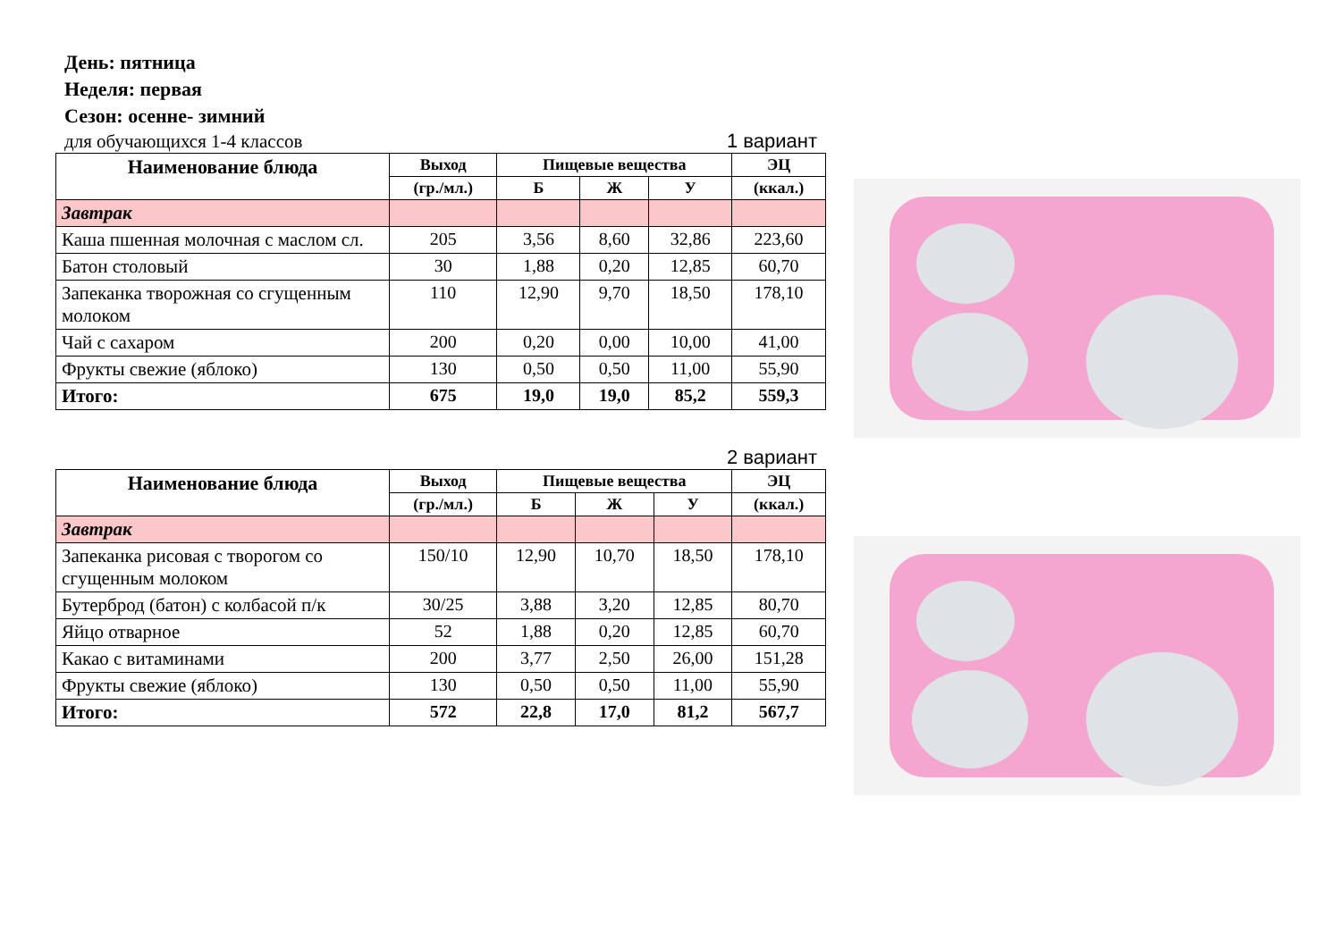День: пятница
Неделя: первая
Сезон: осенне- зимний
для обучающихся 1-4 классов 1 вариант
| Наименование блюда | Выход | Пищевые вещества | | | ЭЦ |
| --- | --- | --- | --- | --- | --- |
| | (гр./мл.) | Б | Ж | У | (ккал.) |
| Завтрак | | | | | |
| Каша пшенная молочная с маслом сл. | 205 | 3,56 | 8,60 | 32,86 | 223,60 |
| Батон столовый | 30 | 1,88 | 0,20 | 12,85 | 60,70 |
| Запеканка творожная со сгущенным молоком | 110 | 12,90 | 9,70 | 18,50 | 178,10 |
| Чай с сахаром | 200 | 0,20 | 0,00 | 10,00 | 41,00 |
| Фрукты свежие (яблоко) | 130 | 0,50 | 0,50 | 11,00 | 55,90 |
| Итого: | 675 | 19,0 | 19,0 | 85,2 | 559,3 |
2 вариант
| Наименование блюда | Выход | Пищевые вещества | | | ЭЦ |
| --- | --- | --- | --- | --- | --- |
| | (гр./мл.) | Б | Ж | У | (ккал.) |
| Завтрак | | | | | |
| Запеканка рисовая с творогом со сгущенным молоком | 150/10 | 12,90 | 10,70 | 18,50 | 178,10 |
| Бутерброд (батон) с колбасой п/к | 30/25 | 3,88 | 3,20 | 12,85 | 80,70 |
| Яйцо отварное | 52 | 1,88 | 0,20 | 12,85 | 60,70 |
| Какао с витаминами | 200 | 3,77 | 2,50 | 26,00 | 151,28 |
| Фрукты свежие (яблоко) | 130 | 0,50 | 0,50 | 11,00 | 55,90 |
| Итого: | 572 | 22,8 | 17,0 | 81,2 | 567,7 |